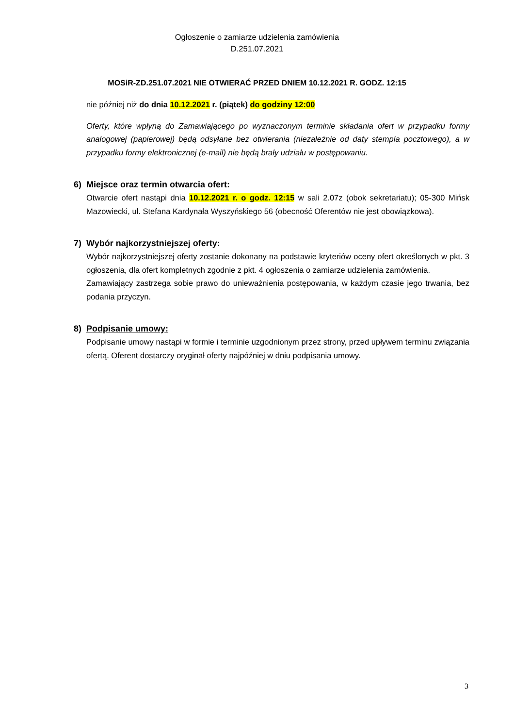Ogłoszenie o zamiarze udzielenia zamówienia
D.251.07.2021
MOSiR-ZD.251.07.2021 NIE OTWIERAĆ PRZED DNIEM 10.12.2021 R. GODZ. 12:15
nie później niż do dnia 10.12.2021 r. (piątek) do godziny 12:00
Oferty, które wpłyną do Zamawiającego po wyznaczonym terminie składania ofert w przypadku formy analogowej (papierowej) będą odsyłane bez otwierania (niezależnie od daty stempla pocztowego), a w przypadku formy elektronicznej (e-mail) nie będą brały udziału w postępowaniu.
6) Miejsce oraz termin otwarcia ofert:
Otwarcie ofert nastąpi dnia 10.12.2021 r. o godz. 12:15 w sali 2.07z (obok sekretariatu); 05-300 Mińsk Mazowiecki, ul. Stefana Kardynała Wyszyńskiego 56 (obecność Oferentów nie jest obowiązkowa).
7) Wybór najkorzystniejszej oferty:
Wybór najkorzystniejszej oferty zostanie dokonany na podstawie kryteriów oceny ofert określonych w pkt. 3 ogłoszenia, dla ofert kompletnych zgodnie z pkt. 4 ogłoszenia o zamiarze udzielenia zamówienia.
Zamawiający zastrzega sobie prawo do unieważnienia postępowania, w każdym czasie jego trwania, bez podania przyczyn.
8) Podpisanie umowy:
Podpisanie umowy nastąpi w formie i terminie uzgodnionym przez strony, przed upływem terminu związania ofertą. Oferent dostarczy oryginał oferty najpóźniej w dniu podpisania umowy.
3